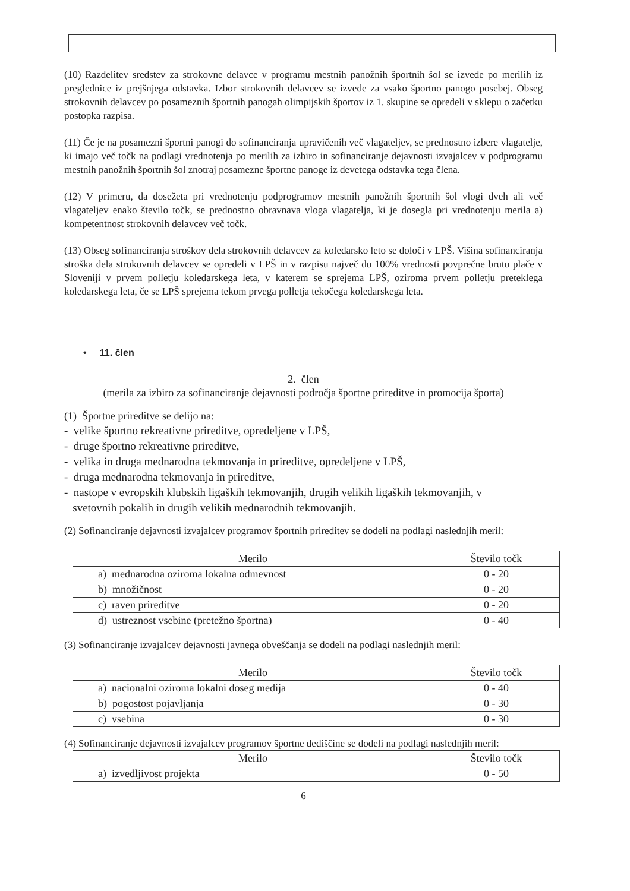(10) Razdelitev sredstev za strokovne delavce v programu mestnih panožnih športnih šol se izvede po merilih iz preglednice iz prejšnjega odstavka. Izbor strokovnih delavcev se izvede za vsako športno panogo posebej. Obseg strokovnih delavcev po posameznih športnih panogah olimpijskih športov iz 1. skupine se opredeli v sklepu o začetku postopka razpisa.
(11) Če je na posamezni športni panogi do sofinanciranja upravičenih več vlagateljev, se prednostno izbere vlagatelje, ki imajo več točk na podlagi vrednotenja po merilih za izbiro in sofinanciranje dejavnosti izvajalcev v podprogramu mestnih panožnih športnih šol znotraj posamezne športne panoge iz devetega odstavka tega člena.
(12) V primeru, da dosežeta pri vrednotenju podprogramov mestnih panožnih športnih šol vlogi dveh ali več vlagateljev enako število točk, se prednostno obravnava vloga vlagatelja, ki je dosegla pri vrednotenju merila a) kompetentnost strokovnih delavcev več točk.
(13) Obseg sofinanciranja stroškov dela strokovnih delavcev za koledarsko leto se določi v LPŠ. Višina sofinanciranja stroška dela strokovnih delavcev se opredeli v LPŠ in v razpisu največ do 100% vrednosti povprečne bruto plače v Sloveniji v prvem polletju koledarskega leta, v katerem se sprejema LPŠ, oziroma prvem polletju preteklega koledarskega leta, če se LPŠ sprejema tekom prvega polletja tekočega koledarskega leta.
• 11. člen
2. člen
(merila za izbiro za sofinanciranje dejavnosti področja športne prireditve in promocija športa)
(1) Športne prireditve se delijo na:
- velike športno rekreativne prireditve, opredeljene v LPŠ,
- druge športno rekreativne prireditve,
- velika in druga mednarodna tekmovanja in prireditve, opredeljene v LPŠ,
- druga mednarodna tekmovanja in prireditve,
- nastope v evropskih klubskih ligaških tekmovanjih, drugih velikih ligaških tekmovanjih, v
svetovnih pokalih in drugih velikih mednarodnih tekmovanjih.
(2) Sofinanciranje dejavnosti izvajalcev programov športnih prireditev se dodeli na podlagi naslednjih meril:
| Merilo | Število točk |
| --- | --- |
| a) mednarodna oziroma lokalna odmevnost | 0 - 20 |
| b) množičnost | 0 - 20 |
| c) raven prireditve | 0 - 20 |
| d) ustreznost vsebine (pretežno športna) | 0 - 40 |
(3) Sofinanciranje izvajalcev dejavnosti javnega obveščanja se dodeli na podlagi naslednjih meril:
| Merilo | Število točk |
| --- | --- |
| a) nacionalni oziroma lokalni doseg medija | 0 - 40 |
| b) pogostost pojavljanja | 0 - 30 |
| c) vsebina | 0 - 30 |
(4) Sofinanciranje dejavnosti izvajalcev programov športne dediščine se dodeli na podlagi naslednjih meril:
| Merilo | Število točk |
| --- | --- |
| a) izvedljivost projekta | 0 - 50 |
6